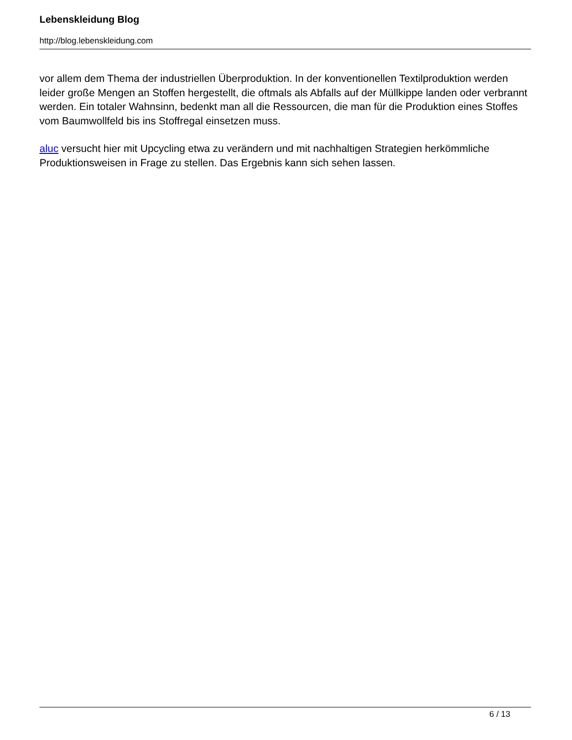Lebenskleidung Blog
http://blog.lebenskleidung.com
vor allem dem Thema der industriellen Überproduktion. In der konventionellen Textilproduktion werden leider große Mengen an Stoffen hergestellt, die oftmals als Abfalls auf der Müllkippe landen oder verbrannt werden. Ein totaler Wahnsinn, bedenkt man all die Ressourcen, die man für die Produktion eines Stoffes vom Baumwollfeld bis ins Stoffregal einsetzen muss.
aluc versucht hier mit Upcycling etwa zu verändern und mit nachhaltigen Strategien herkömmliche Produktionsweisen in Frage zu stellen. Das Ergebnis kann sich sehen lassen.
6 / 13